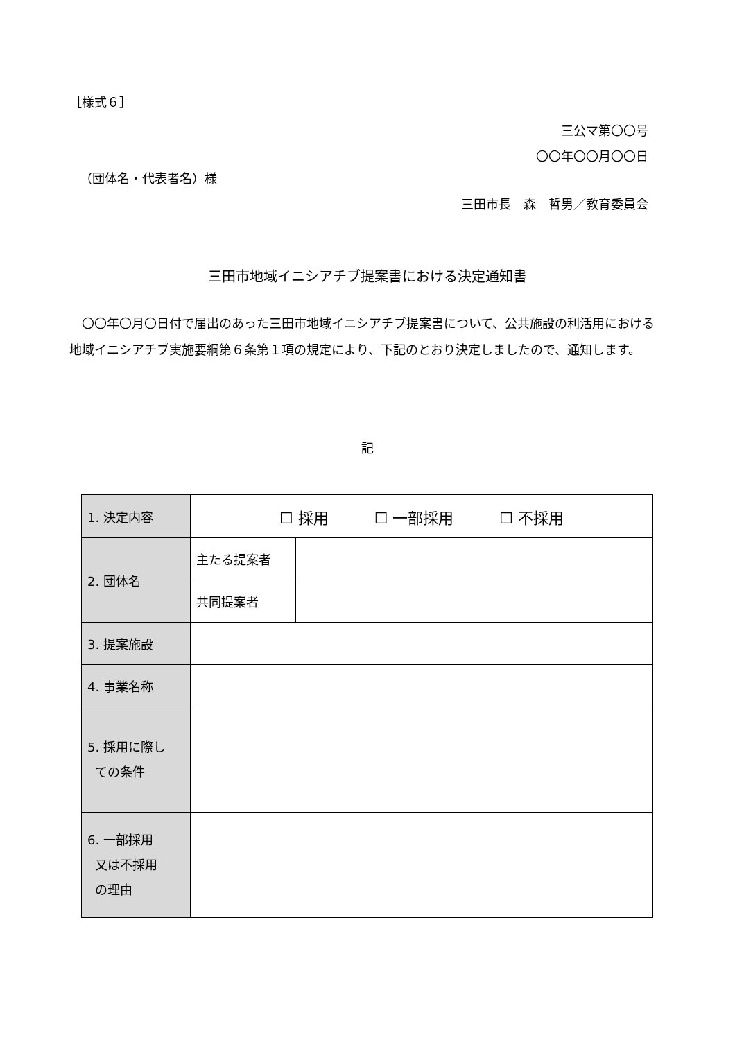［様式６］
三公マ第〇〇号
〇〇年〇〇月〇〇日
（団体名・代表者名）様
三田市長　森　哲男／教育委員会
三田市地域イニシアチブ提案書における決定通知書
　〇〇年〇月〇日付で届出のあった三田市地域イニシアチブ提案書について、公共施設の利活用における地域イニシアチブ実施要綱第６条第１項の規定により、下記のとおり決定しましたので、通知します。
記
| 1. 決定内容 | ☐ 採用 ☐ 一部採用 ☐ 不採用 | |
| 2. 団体名 | 主たる提案者 | |
| | 共同提案者 | |
| 3. 提案施設 | | |
| 4. 事業名称 | | |
| 5. 採用に際し ての条件 | | |
| 6. 一部採用 又は不採用 の理由 | | |